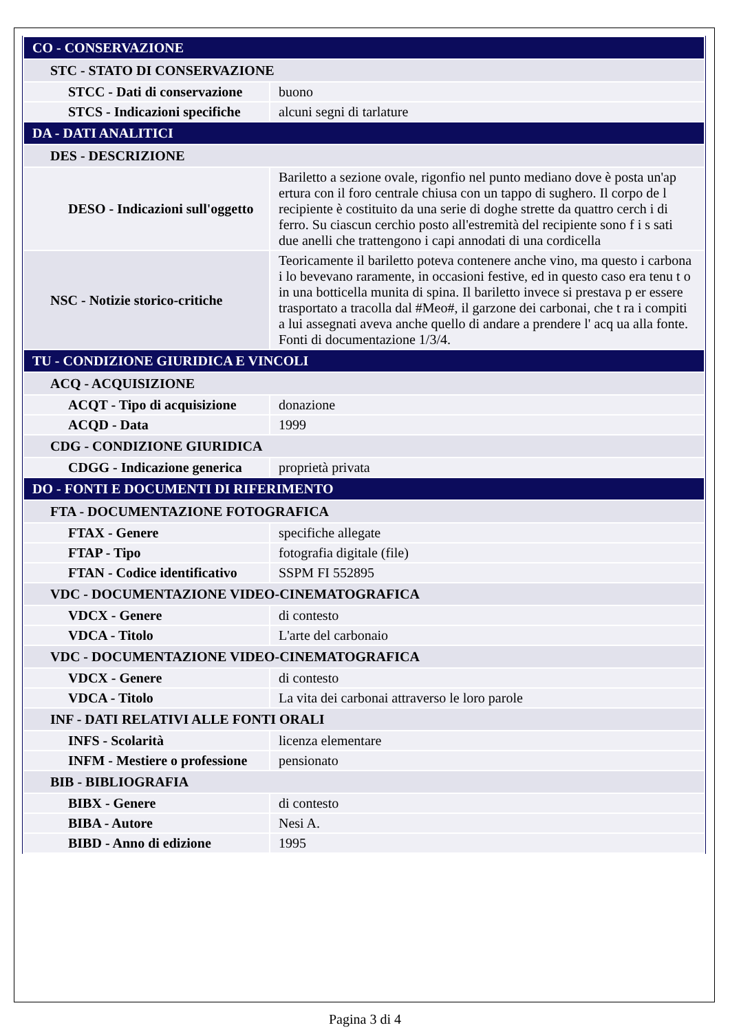| CO - CONSERVAZIONE | |
| STC - STATO DI CONSERVAZIONE | |
| STCC - Dati di conservazione | buono |
| STCS - Indicazioni specifiche | alcuni segni di tarlature |
| DA - DATI ANALITICI | |
| DES - DESCRIZIONE | |
| DESO - Indicazioni sull'oggetto | Bariletto a sezione ovale, rigonfio nel punto mediano dove è posta un'ap ertura con il foro centrale chiusa con un tappo di sughero. Il corpo de l recipiente è costituito da una serie di doghe strette da quattro cerch i di ferro. Su ciascun cerchio posto all'estremità del recipiente sono f i s sati due anelli che trattengono i capi annodati di una cordicella |
| NSC - Notizie storico-critiche | Teoricamente il bariletto poteva contenere anche vino, ma questo i carbona i lo bevevano raramente, in occasioni festive, ed in questo caso era tenu t o in una botticella munita di spina. Il bariletto invece si prestava p er essere trasportato a tracolla dal #Meo#, il garzone dei carbonai, che t ra i compiti a lui assegnati aveva anche quello di andare a prendere l' acq ua alla fonte. Fonti di documentazione 1/3/4. |
| TU - CONDIZIONE GIURIDICA E VINCOLI | |
| ACQ - ACQUISIZIONE | |
| ACQT - Tipo di acquisizione | donazione |
| ACQD - Data | 1999 |
| CDG - CONDIZIONE GIURIDICA | |
| CDGG - Indicazione generica | proprietà privata |
| DO - FONTI E DOCUMENTI DI RIFERIMENTO | |
| FTA - DOCUMENTAZIONE FOTOGRAFICA | |
| FTAX - Genere | specifiche allegate |
| FTAP - Tipo | fotografia digitale (file) |
| FTAN - Codice identificativo | SSPM FI 552895 |
| VDC - DOCUMENTAZIONE VIDEO-CINEMATOGRAFICA | |
| VDCX - Genere | di contesto |
| VDCA - Titolo | L'arte del carbonaio |
| VDC - DOCUMENTAZIONE VIDEO-CINEMATOGRAFICA | |
| VDCX - Genere | di contesto |
| VDCA - Titolo | La vita dei carbonai attraverso le loro parole |
| INF - DATI RELATIVI ALLE FONTI ORALI | |
| INFS - Scolarità | licenza elementare |
| INFM - Mestiere o professione | pensionato |
| BIB - BIBLIOGRAFIA | |
| BIBX - Genere | di contesto |
| BIBA - Autore | Nesi A. |
| BIBD - Anno di edizione | 1995 |
Pagina 3 di 4